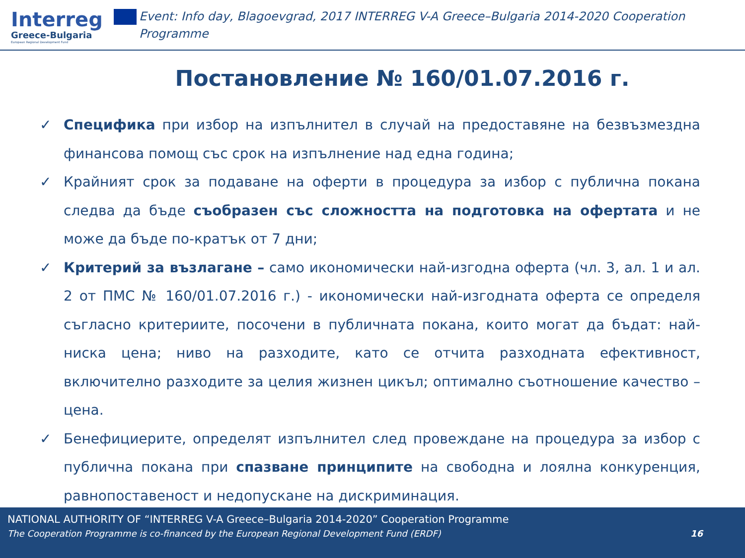Interreg
Greece-Bulgaria
European Regional Development Fund
Event: Info day, Blagoevgrad, 2017 INTERREG V-A Greece–Bulgaria 2014-2020 Cooperation Programme
Постановление № 160/01.07.2016 г.
✓ Специфика при избор на изпълнител в случай на предоставяне на безвъзмездна финансова помощ със срок на изпълнение над една година;
✓ Крайният срок за подаване на оферти в процедура за избор с публична покана следва да бъде съобразен със сложността на подготовка на офертата и не може да бъде по-кратък от 7 дни;
✓ Критерий за възлагане – само икономически най-изгодна оферта (чл. 3, ал. 1 и ал. 2 от ПМС № 160/01.07.2016 г.) - икономически най-изгодната оферта се определя съгласно критериите, посочени в публичната покана, които могат да бъдат: най-ниска цена; ниво на разходите, като се отчита разходната ефективност, включително разходите за целия жизнен цикъл; оптимално съотношение качество – цена.
✓ Бенефициерите, определят изпълнител след провеждане на процедура за избор с публична покана при спазване принципите на свободна и лоялна конкуренция, равнопоставеност и недопускане на дискриминация.
NATIONAL AUTHORITY OF “INTERREG V-A Greece–Bulgaria 2014-2020” Cooperation Programme
The Cooperation Programme is co-financed by the European Regional Development Fund (ERDF) 16